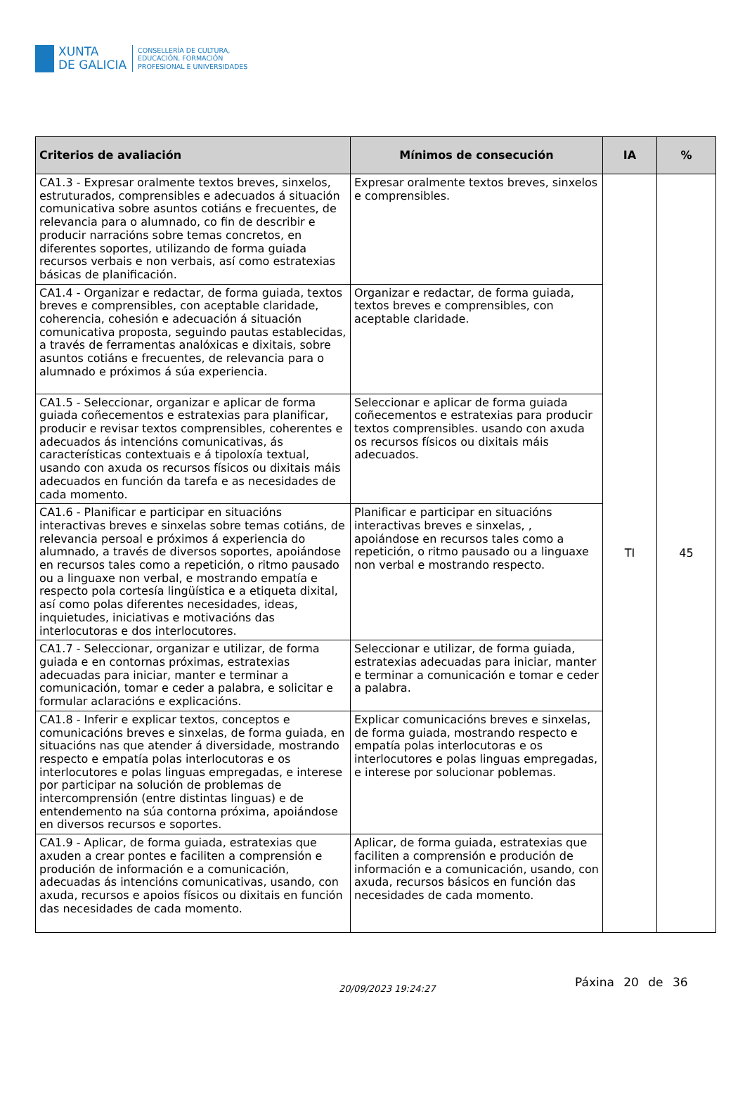XUNTA
DE GALICIA
CONSELLERÍA DE CULTURA,
EDUCACIÓN, FORMACIÓN
PROFESIONAL E UNIVERSIDADES
| Criterios de avaliación | Mínimos de consecución | IA | % |
| --- | --- | --- | --- |
| CA1.3 - Expresar oralmente textos breves, sinxelos, estruturados, comprensibles e adecuados á situación comunicativa sobre asuntos cotiáns e frecuentes, de relevancia para o alumnado, co fin de describir e producir narracións sobre temas concretos, en diferentes soportes, utilizando de forma guiada recursos verbais e non verbais, así como estratexias básicas de planificación. | Expresar oralmente textos breves, sinxelos e comprensibles. | TI | 45 |
| CA1.4 - Organizar e redactar, de forma guiada, textos breves e comprensibles, con aceptable claridade, coherencia, cohesión e adecuación á situación comunicativa proposta, seguindo pautas establecidas, a través de ferramentas analóxicas e dixitais, sobre asuntos cotiáns e frecuentes, de relevancia para o alumnado e próximos á súa experiencia. | Organizar e redactar, de forma guiada, textos breves e comprensibles, con aceptable claridade. | | |
| CA1.5 - Seleccionar, organizar e aplicar de forma guiada coñecementos e estratexias para planificar, producir e revisar textos comprensibles, coherentes e adecuados ás intencións comunicativas, ás características contextuais e á tipoloxía textual, usando con axuda os recursos físicos ou dixitais máis adecuados en función da tarefa e as necesidades de cada momento. | Seleccionar e aplicar de forma guiada coñecementos e estratexias para producir textos comprensibles. usando con axuda os recursos físicos ou dixitais máis adecuados. | | |
| CA1.6 - Planificar e participar en situacións interactivas breves e sinxelas sobre temas cotiáns, de relevancia persoal e próximos á experiencia do alumnado, a través de diversos soportes, apoiándose en recursos tales como a repetición, o ritmo pausado ou a linguaxe non verbal, e mostrando empatía e respecto pola cortesía lingüística e a etiqueta dixital, así como polas diferentes necesidades, ideas, inquietudes, iniciativas e motivacións das interlocutoras e dos interlocutores. | Planificar e participar en situacións interactivas breves e sinxelas, , apoiándose en recursos tales como a repetición, o ritmo pausado ou a linguaxe non verbal e mostrando respecto. | | |
| CA1.7 - Seleccionar, organizar e utilizar, de forma guiada e en contornas próximas, estratexias adecuadas para iniciar, manter e terminar a comunicación, tomar e ceder a palabra, e solicitar e formular aclaracións e explicacións. | Seleccionar e utilizar, de forma guiada, estratexias adecuadas para iniciar, manter e terminar a comunicación e tomar e ceder a palabra. | | |
| CA1.8 - Inferir e explicar textos, conceptos e comunicacións breves e sinxelas, de forma guiada, en situacións nas que atender á diversidade, mostrando respecto e empatía polas interlocutoras e os interlocutores e polas linguas empregadas, e interese por participar na solución de problemas de intercomprensión (entre distintas linguas) e de entendemento na súa contorna próxima, apoiándose en diversos recursos e soportes. | Explicar comunicacións breves e sinxelas, de forma guiada, mostrando respecto e empatía polas interlocutoras e os interlocutores e polas linguas empregadas, e interese por solucionar poblemas. | | |
| CA1.9 - Aplicar, de forma guiada, estratexias que axuden a crear pontes e faciliten a comprensión e produción de información e a comunicación, adecuadas ás intencións comunicativas, usando, con axuda, recursos e apoios físicos ou dixitais en función das necesidades de cada momento. | Aplicar, de forma guiada, estratexias que faciliten a comprensión e produción de información e a comunicación, usando, con axuda, recursos básicos en función das necesidades de cada momento. | | |
20/09/2023 19:24:27 Páxina 20 de 36